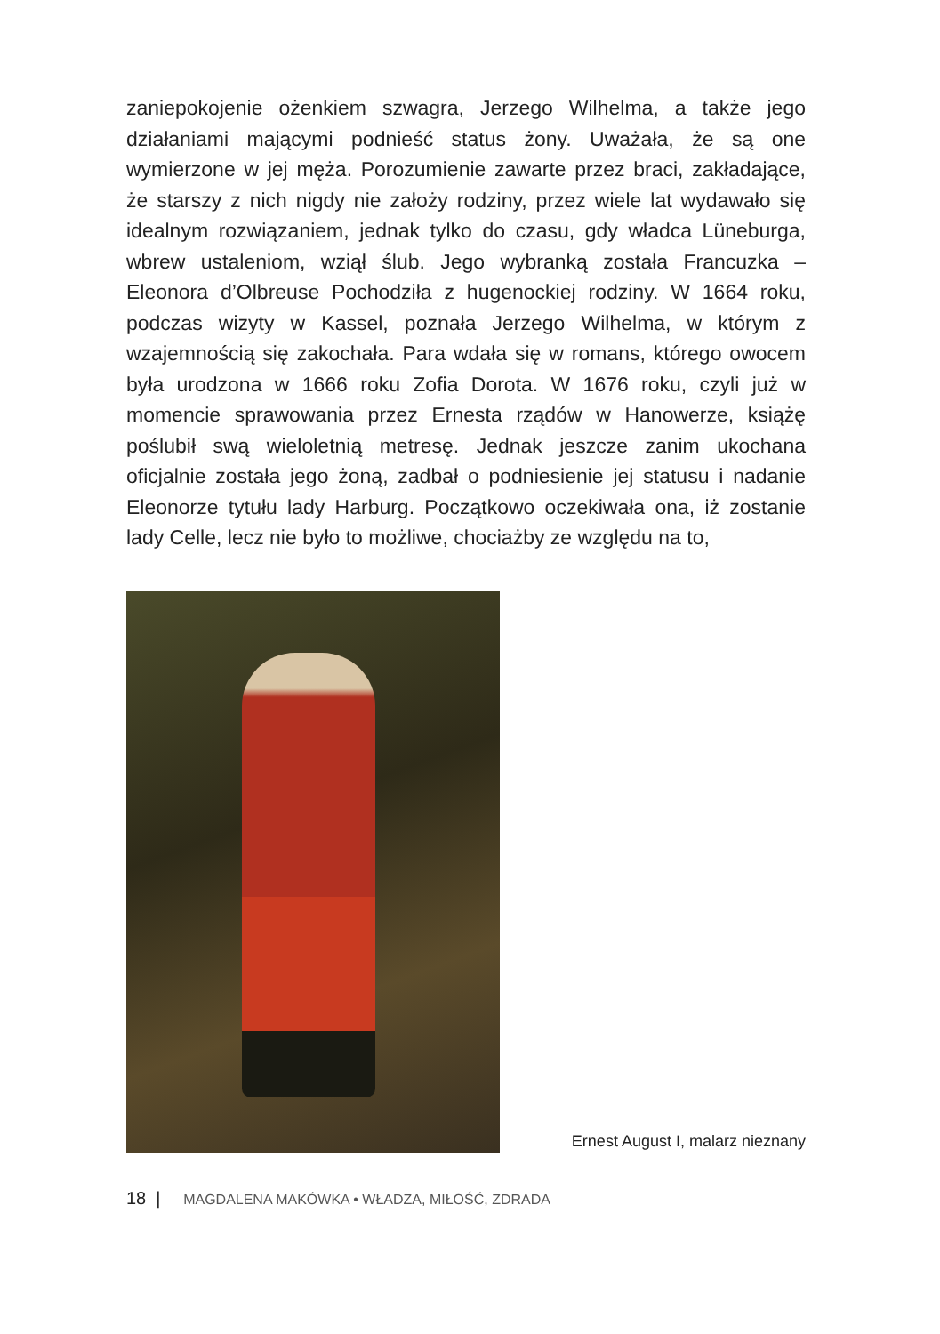zaniepokojenie ożenkiem szwagra, Jerzego Wilhelma, a także jego działaniami mającymi podnieść status żony. Uważała, że są one wymierzone w jej męża. Porozumienie zawarte przez braci, zakładające, że starszy z nich nigdy nie założy rodziny, przez wiele lat wydawało się idealnym rozwiązaniem, jednak tylko do czasu, gdy władca Lüneburga, wbrew ustaleniom, wziął ślub. Jego wybranką została Francuzka – Eleonora d’Olbreuse Pochodziła z hugenockiej rodziny. W 1664 roku, podczas wizyty w Kassel, poznała Jerzego Wilhelma, w którym z wzajemnością się zakochała. Para wdała się w romans, którego owocem była urodzona w 1666 roku Zofia Dorota. W 1676 roku, czyli już w momencie sprawowania przez Ernesta rządów w Hanowerze, książę poślubił swą wieloletnią metresę. Jednak jeszcze zanim ukochana oficjalnie została jego żoną, zadbał o podniesienie jej statusu i nadanie Eleonorze tytułu lady Harburg. Początkowo oczekiwała ona, iż zostanie lady Celle, lecz nie było to możliwe, chociażby ze względu na to,
Ernest August I, malarz nieznany
18 | MAGDALENA MAKÓWKA • WŁADZA, MIŁOŚĆ, ZDRADA